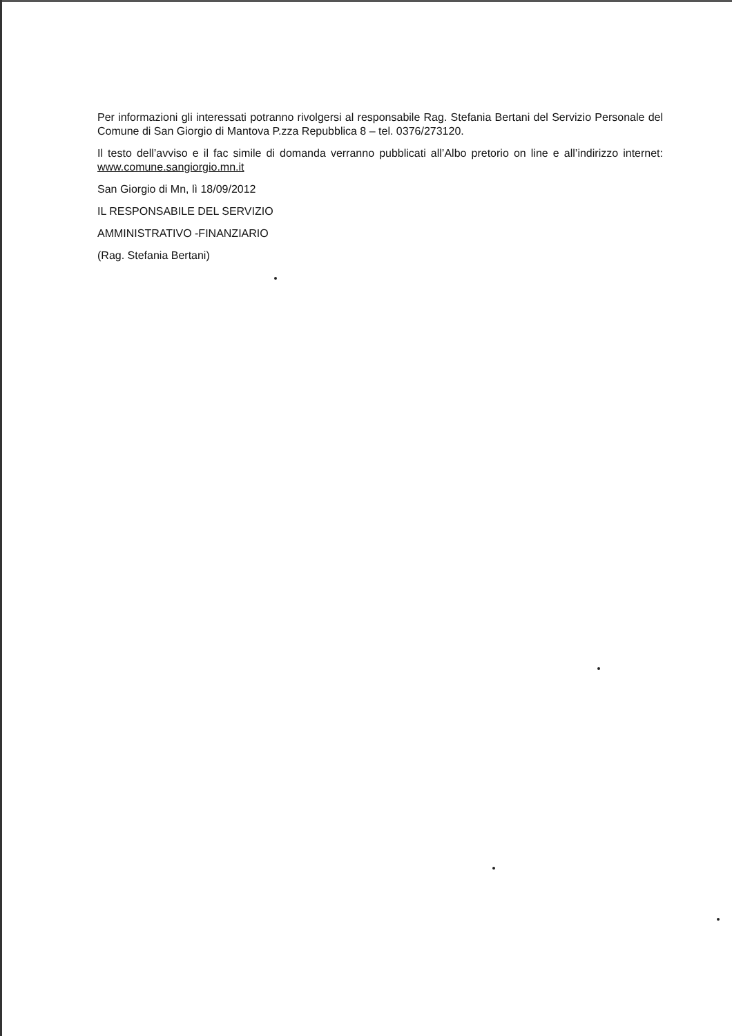Per informazioni gli interessati potranno rivolgersi al responsabile Rag. Stefania Bertani del Servizio Personale del Comune di San Giorgio di Mantova P.zza Repubblica 8 – tel. 0376/273120.
Il testo dell’avviso e il fac simile di domanda verranno pubblicati all’Albo pretorio on line e all’indirizzo internet: www.comune.sangiorgio.mn.it
San Giorgio di Mn, lì 18/09/2012
IL RESPONSABILE DEL SERVIZIO
AMMINISTRATIVO -FINANZIARIO
(Rag. Stefania Bertani)